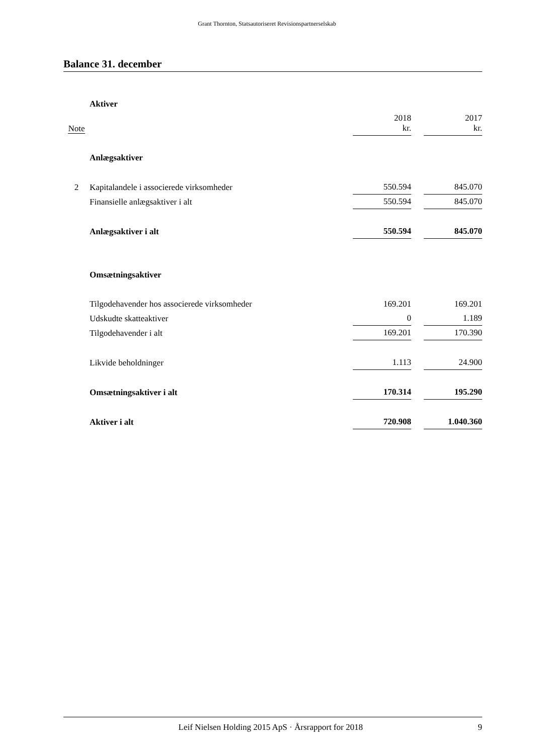Grant Thornton, Statsautoriseret Revisionspartnerselskab
Balance 31. december
| | Aktiver | | | | |
| Note | | 2018 kr. | | 2017 kr. | |
| | Anlægsaktiver | | | | |
| 2 | Kapitalandele i associerede virksomheder | 550.594 | | 845.070 | |
| | Finansielle anlægsaktiver i alt | 550.594 | | 845.070 | |
| | Anlægsaktiver i alt | 550.594 | | 845.070 | |
| | Omsætningsaktiver | | | | |
| | Tilgodehavender hos associerede virksomheder | 169.201 | | 169.201 | |
| | Udskudte skatteaktiver | 0 | | 1.189 | |
| | Tilgodehavender i alt | 169.201 | | 170.390 | |
| | Likvide beholdninger | 1.113 | | 24.900 | |
| | Omsætningsaktiver i alt | 170.314 | | 195.290 | |
| | Aktiver i alt | 720.908 | | 1.040.360 | |
Leif Nielsen Holding 2015 ApS · Årsrapport for 2018 9